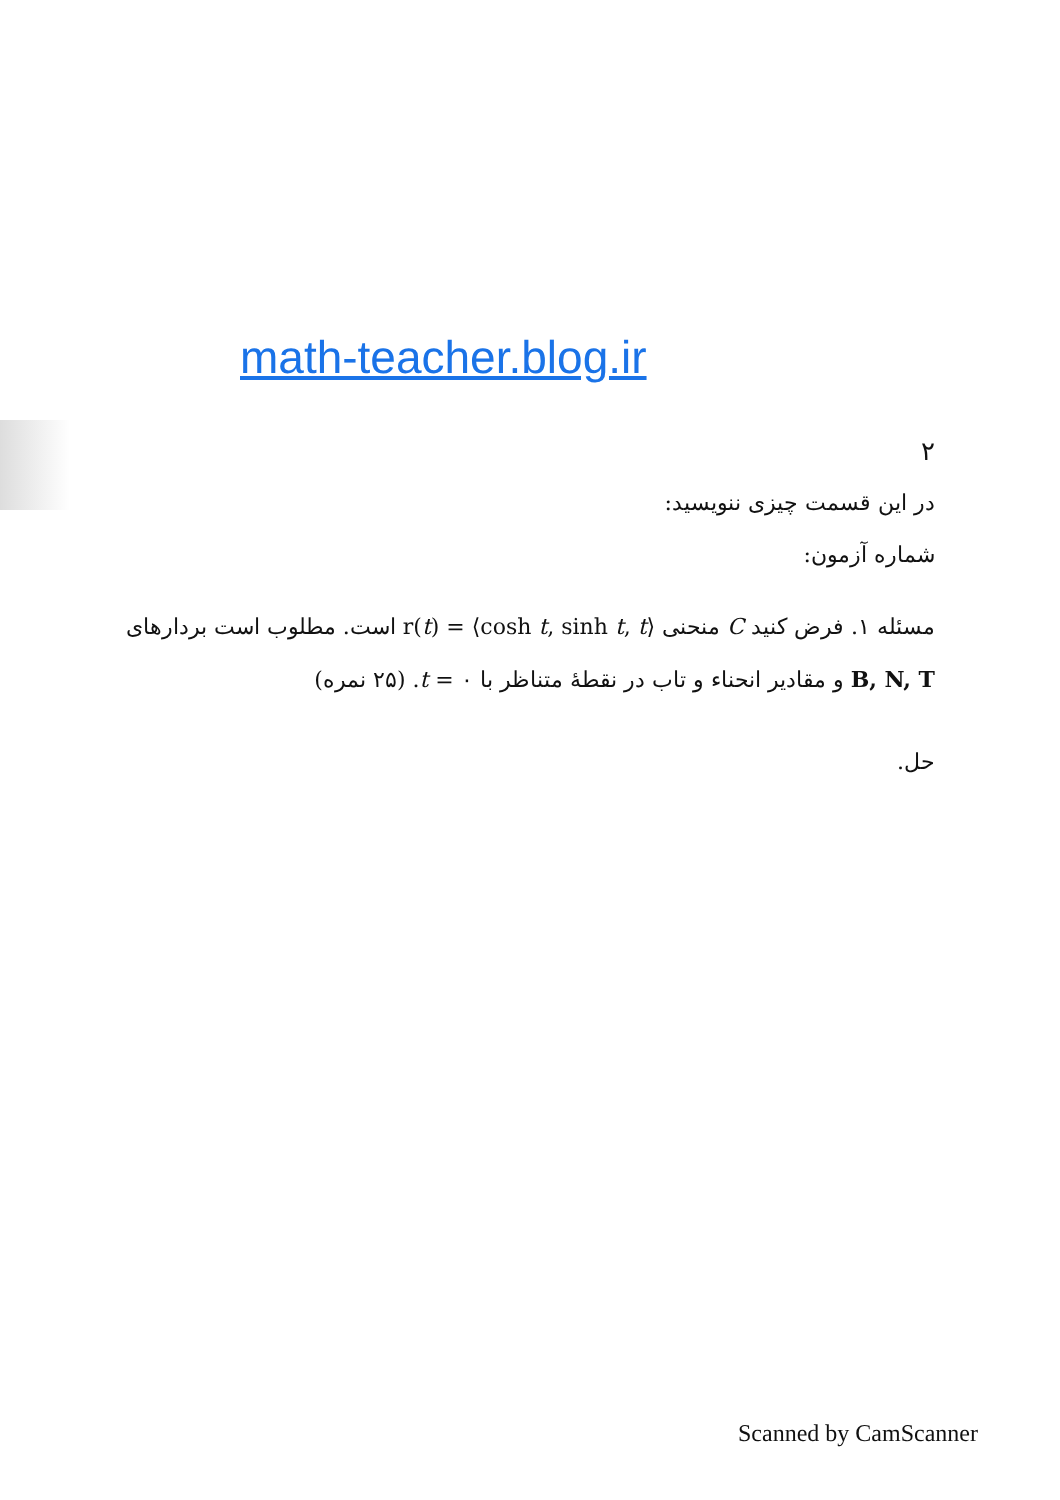math-teacher.blog.ir
۲
در این قسمت چیزی ننویسید:
شماره آزمون:
مسئله ۱. فرض کنید C منحنی r(t) = ⟨cosh t, sinh t, t⟩ است. مطلوب است بردارهای B, N, T و مقادیر انحناء و تاب در نقطهٔ متناظر با t = ۰. (۲۵ نمره)
حل.
Scanned by CamScanner